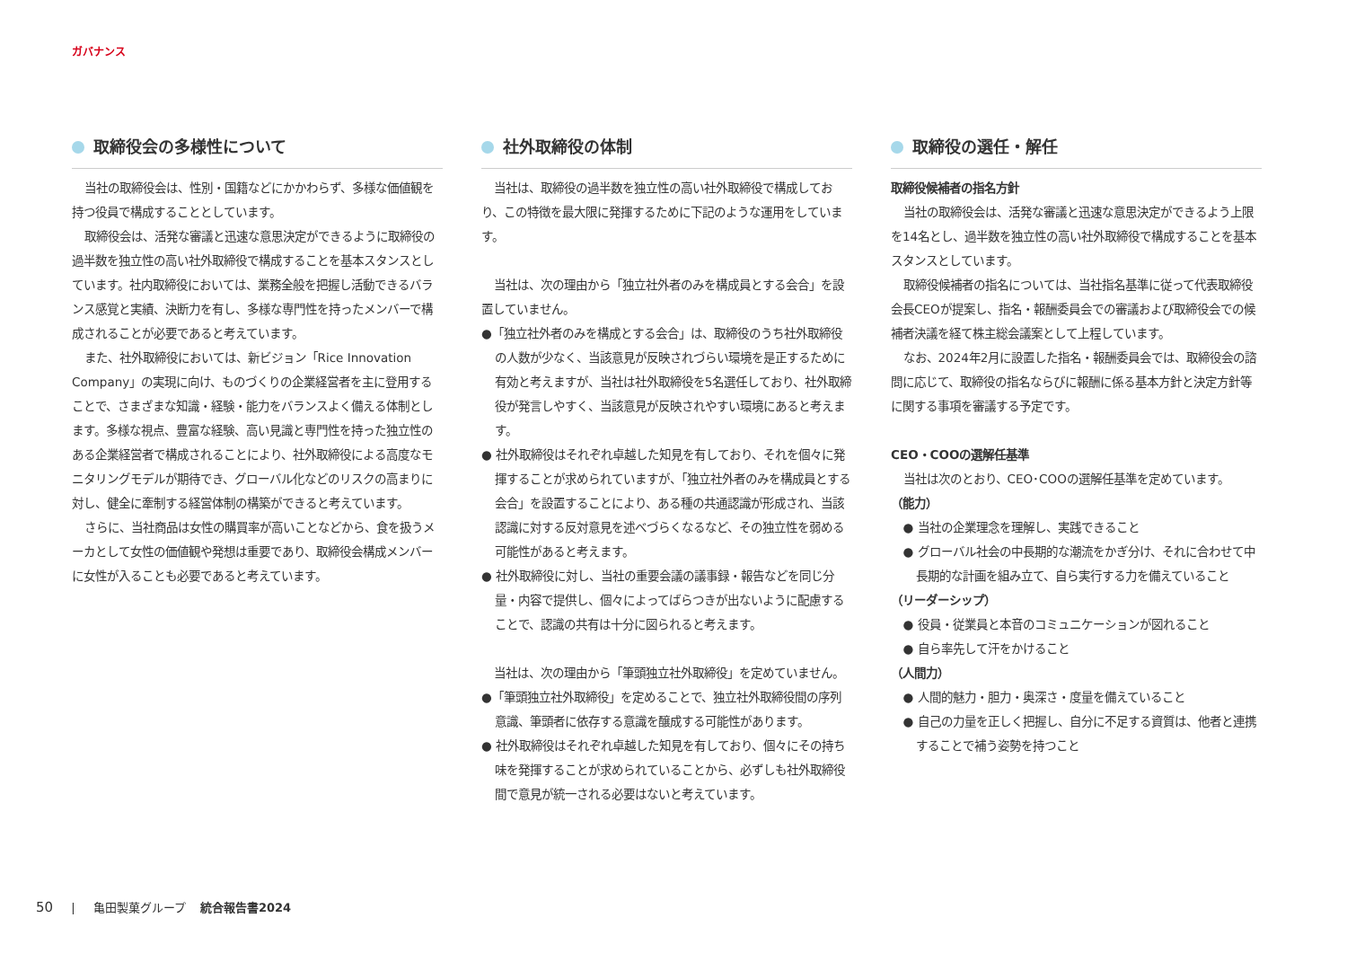ガバナンス
取締役会の多様性について
当社の取締役会は、性別・国籍などにかかわらず、多様な価値観を持つ役員で構成することとしています。
取締役会は、活発な審議と迅速な意思決定ができるように取締役の過半数を独立性の高い社外取締役で構成することを基本スタンスとしています。社内取締役においては、業務全般を把握し活動できるバランス感覚と実績、決断力を有し、多様な専門性を持ったメンバーで構成されることが必要であると考えています。
また、社外取締役においては、新ビジョン「Rice Innovation Company」の実現に向け、ものづくりの企業経営者を主に登用することで、さまざまな知識・経験・能力をバランスよく備える体制とします。多様な視点、豊富な経験、高い見識と専門性を持った独立性のある企業経営者で構成されることにより、社外取締役による高度なモニタリングモデルが期待でき、グローバル化などのリスクの高まりに対し、健全に牽制する経営体制の構築ができると考えています。
さらに、当社商品は女性の購買率が高いことなどから、食を扱うメーカとして女性の価値観や発想は重要であり、取締役会構成メンバーに女性が入ることも必要であると考えています。
社外取締役の体制
当社は、取締役の過半数を独立性の高い社外取締役で構成しており、この特徴を最大限に発揮するために下記のような運用をしています。
当社は、次の理由から「独立社外者のみを構成員とする会合」を設置していません。
●「独立社外者のみを構成とする会合」は、取締役のうち社外取締役の人数が少なく、当該意見が反映されづらい環境を是正するために有効と考えますが、当社は社外取締役を5名選任しており、社外取締役が発言しやすく、当該意見が反映されやすい環境にあると考えます。
● 社外取締役はそれぞれ卓越した知見を有しており、それを個々に発揮することが求められていますが、「独立社外者のみを構成員とする会合」を設置することにより、ある種の共通認識が形成され、当該認識に対する反対意見を述べづらくなるなど、その独立性を弱める可能性があると考えます。
● 社外取締役に対し、当社の重要会議の議事録・報告などを同じ分量・内容で提供し、個々によってばらつきが出ないように配慮することで、認識の共有は十分に図られると考えます。
当社は、次の理由から「筆頭独立社外取締役」を定めていません。
●「筆頭独立社外取締役」を定めることで、独立社外取締役間の序列意識、筆頭者に依存する意識を醸成する可能性があります。
● 社外取締役はそれぞれ卓越した知見を有しており、個々にその持ち味を発揮することが求められていることから、必ずしも社外取締役間で意見が統一される必要はないと考えています。
取締役の選任・解任
取締役候補者の指名方針
当社の取締役会は、活発な審議と迅速な意思決定ができるよう上限を14名とし、過半数を独立性の高い社外取締役で構成することを基本スタンスとしています。
取締役候補者の指名については、当社指名基準に従って代表取締役会長CEOが提案し、指名・報酬委員会での審議および取締役会での候補者決議を経て株主総会議案として上程しています。
なお、2024年2月に設置した指名・報酬委員会では、取締役会の諮問に応じて、取締役の指名ならびに報酬に係る基本方針と決定方針等に関する事項を審議する予定です。
CEO・COOの選解任基準
当社は次のとおり、CEO･COOの選解任基準を定めています。
（能力）
● 当社の企業理念を理解し、実践できること
● グローバル社会の中長期的な潮流をかぎ分け、それに合わせて中長期的な計画を組み立て、自ら実行する力を備えていること
（リーダーシップ）
● 役員・従業員と本音のコミュニケーションが図れること
● 自ら率先して汗をかけること
（人間力）
● 人間的魅力・胆力・奥深さ・度量を備えていること
● 自己の力量を正しく把握し、自分に不足する資質は、他者と連携することで補う姿勢を持つこと
50 | 亀田製菓グループ 統合報告書2024